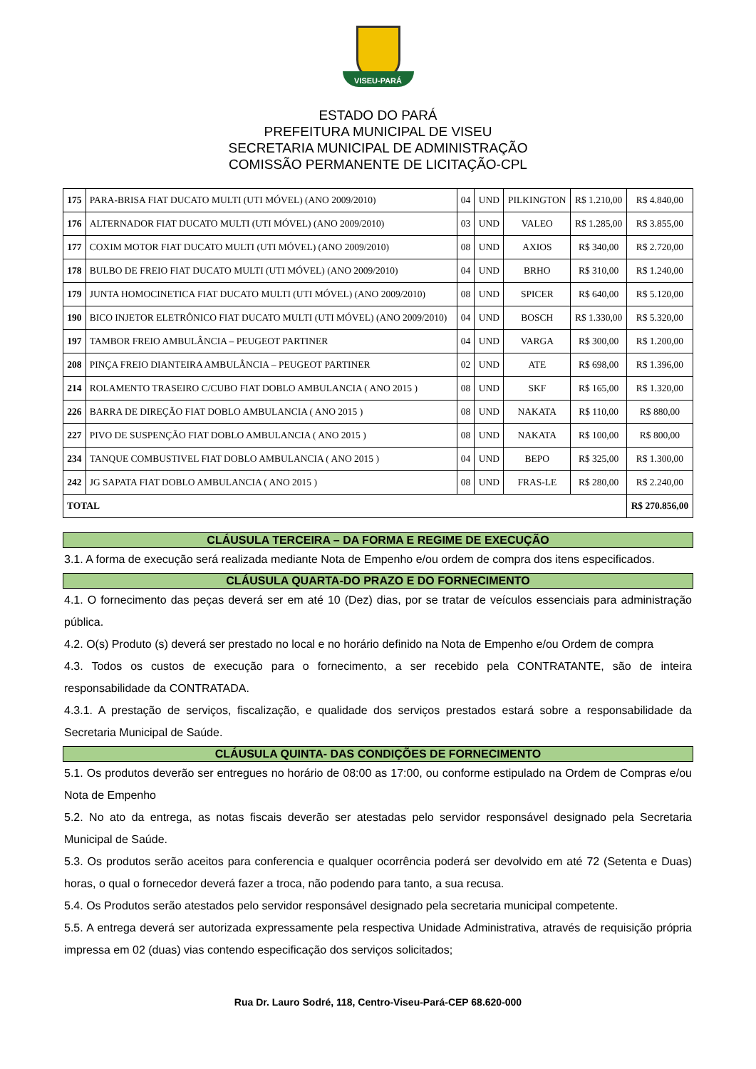VISEU-PARÁ
ESTADO DO PARÁ
PREFEITURA MUNICIPAL DE VISEU
SECRETARIA MUNICIPAL DE ADMINISTRAÇÃO
COMISSÃO PERMANENTE DE LICITAÇÃO-CPL
| 175 | PARA-BRISA FIAT DUCATO MULTI (UTI MÓVEL) (ANO 2009/2010) | 04 | UND | PILKINGTON | R$ 1.210,00 | R$ 4.840,00 |
| 176 | ALTERNADOR FIAT DUCATO MULTI (UTI MÓVEL) (ANO 2009/2010) | 03 | UND | VALEO | R$ 1.285,00 | R$ 3.855,00 |
| 177 | COXIM MOTOR FIAT DUCATO MULTI (UTI MÓVEL) (ANO 2009/2010) | 08 | UND | AXIOS | R$ 340,00 | R$ 2.720,00 |
| 178 | BULBO DE FREIO FIAT DUCATO MULTI (UTI MÓVEL) (ANO 2009/2010) | 04 | UND | BRHO | R$ 310,00 | R$ 1.240,00 |
| 179 | JUNTA HOMOCINETICA FIAT DUCATO MULTI (UTI MÓVEL) (ANO 2009/2010) | 08 | UND | SPICER | R$ 640,00 | R$ 5.120,00 |
| 190 | BICO INJETOR ELETRÔNICO FIAT DUCATO MULTI (UTI MÓVEL) (ANO 2009/2010) | 04 | UND | BOSCH | R$ 1.330,00 | R$ 5.320,00 |
| 197 | TAMBOR FREIO AMBULÂNCIA – PEUGEOT PARTINER | 04 | UND | VARGA | R$ 300,00 | R$ 1.200,00 |
| 208 | PINÇA FREIO DIANTEIRA AMBULÂNCIA – PEUGEOT PARTINER | 02 | UND | ATE | R$ 698,00 | R$ 1.396,00 |
| 214 | ROLAMENTO TRASEIRO C/CUBO FIAT DOBLO AMBULANCIA ( ANO 2015 ) | 08 | UND | SKF | R$ 165,00 | R$ 1.320,00 |
| 226 | BARRA DE DIREÇÃO FIAT DOBLO AMBULANCIA ( ANO 2015 ) | 08 | UND | NAKATA | R$ 110,00 | R$ 880,00 |
| 227 | PIVO DE SUSPENÇÃO FIAT DOBLO AMBULANCIA ( ANO 2015 ) | 08 | UND | NAKATA | R$ 100,00 | R$ 800,00 |
| 234 | TANQUE COMBUSTIVEL FIAT DOBLO AMBULANCIA ( ANO 2015 ) | 04 | UND | BEPO | R$ 325,00 | R$ 1.300,00 |
| 242 | JG SAPATA FIAT DOBLO AMBULANCIA ( ANO 2015 ) | 08 | UND | FRAS-LE | R$ 280,00 | R$ 2.240,00 |
| TOTAL | | | | | | R$ 270.856,00 |
CLÁUSULA TERCEIRA – DA FORMA E REGIME DE EXECUÇÃO
3.1. A forma de execução será realizada mediante Nota de Empenho e/ou ordem de compra dos itens especificados.
CLÁUSULA QUARTA-DO PRAZO E DO FORNECIMENTO
4.1. O fornecimento das peças deverá ser em até 10 (Dez) dias, por se tratar de veículos essenciais para administração pública.
4.2. O(s) Produto (s) deverá ser prestado no local e no horário definido na Nota de Empenho e/ou Ordem de compra
4.3. Todos os custos de execução para o fornecimento, a ser recebido pela CONTRATANTE, são de inteira responsabilidade da CONTRATADA.
4.3.1. A prestação de serviços, fiscalização, e qualidade dos serviços prestados estará sobre a responsabilidade da Secretaria Municipal de Saúde.
CLÁUSULA QUINTA- DAS CONDIÇÕES DE FORNECIMENTO
5.1. Os produtos deverão ser entregues no horário de 08:00 as 17:00, ou conforme estipulado na Ordem de Compras e/ou Nota de Empenho
5.2. No ato da entrega, as notas fiscais deverão ser atestadas pelo servidor responsável designado pela Secretaria Municipal de Saúde.
5.3. Os produtos serão aceitos para conferencia e qualquer ocorrência poderá ser devolvido em até 72 (Setenta e Duas) horas, o qual o fornecedor deverá fazer a troca, não podendo para tanto, a sua recusa.
5.4. Os Produtos serão atestados pelo servidor responsável designado pela secretaria municipal competente.
5.5. A entrega deverá ser autorizada expressamente pela respectiva Unidade Administrativa, através de requisição própria impressa em 02 (duas) vias contendo especificação dos serviços solicitados;
Rua Dr. Lauro Sodré, 118, Centro-Viseu-Pará-CEP 68.620-000